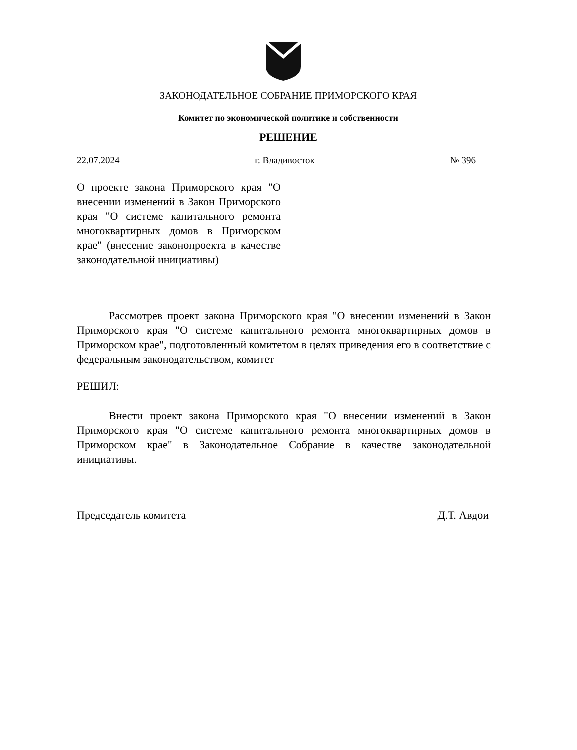ЗАКОНОДАТЕЛЬНОЕ СОБРАНИЕ ПРИМОРСКОГО КРАЯ
Комитет по экономической политике и собственности
РЕШЕНИЕ
22.07.2024 г. Владивосток № 396
О проекте закона Приморского края "О внесении изменений в Закон Приморского края "О системе капитального ремонта многоквартирных домов в Приморском крае" (внесение законопроекта в качестве законодательной инициативы)
Рассмотрев проект закона Приморского края "О внесении изменений в Закон Приморского края "О системе капитального ремонта многоквартирных домов в Приморском крае", подготовленный комитетом в целях приведения его в соответствие с федеральным законодательством, комитет
РЕШИЛ:
Внести проект закона Приморского края "О внесении изменений в Закон Приморского края "О системе капитального ремонта многоквартирных домов в Приморском крае" в Законодательное Собрание в качестве законодательной инициативы.
Председатель комитета Д.Т. Авдои